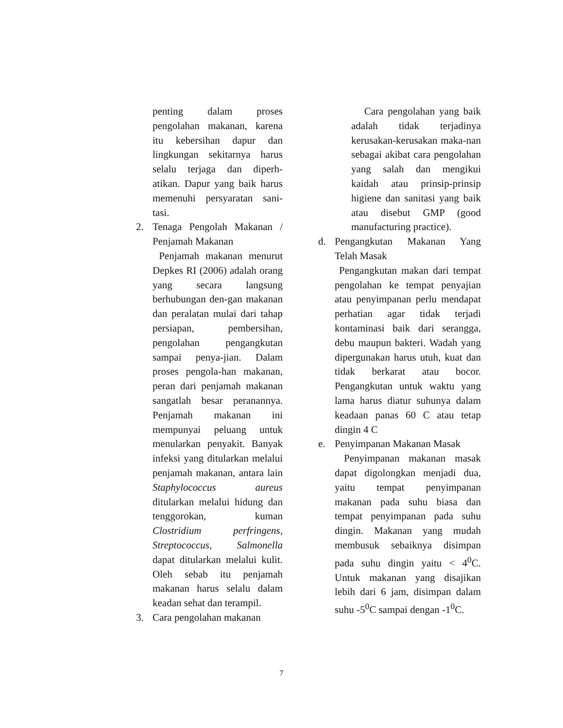penting dalam proses pengolahan makanan, karena itu kebersihan dapur dan lingkungan sekitarnya harus selalu terjaga dan diperh-atikan. Dapur yang baik harus memenuhi persyaratan sani-tasi.
2. Tenaga Pengolah Makanan / Penjamah Makanan
Penjamah makanan menurut Depkes RI (2006) adalah orang yang secara langsung berhubungan den-gan makanan dan peralatan mulai dari tahap persiapan, pembersihan, pengolahan pengangkutan sampai penya-jian. Dalam proses pengola-han makanan, peran dari penjamah makanan sangatlah besar peranannya. Penjamah makanan ini mempunyai peluang untuk menularkan penyakit. Banyak infeksi yang ditularkan melalui penjamah makanan, antara lain Staphylococcus aureus ditularkan melalui hidung dan tenggorokan, kuman Clostridium perfringens, Streptococcus, Salmonella dapat ditularkan melalui kulit. Oleh sebab itu penjamah makanan harus selalu dalam keadan sehat dan terampil.
3. Cara pengolahan makanan
Cara pengolahan yang baik adalah tidak terjadinya kerusakan-kerusakan maka-nan sebagai akibat cara pengolahan yang salah dan mengikui kaidah atau prinsip-prinsip higiene dan sanitasi yang baik atau disebut GMP (good manufacturing practice).
d. Pengangkutan Makanan Yang Telah Masak
Pengangkutan makan dari tempat pengolahan ke tempat penyajian atau penyimpanan perlu mendapat perhatian agar tidak terjadi kontaminasi baik dari serangga, debu maupun bakteri. Wadah yang dipergunakan harus utuh, kuat dan tidak berkarat atau bocor. Pengangkutan untuk waktu yang lama harus diatur suhunya dalam keadaan panas 60 C atau tetap dingin 4 C
e. Penyimpanan Makanan Masak
Penyimpanan makanan masak dapat digolongkan menjadi dua, yaitu tempat penyimpanan makanan pada suhu biasa dan tempat penyimpanan pada suhu dingin. Makanan yang mudah membusuk sebaiknya disimpan pada suhu dingin yaitu < 4<sup>0</sup>C. Untuk makanan yang disajikan lebih dari 6 jam, disimpan dalam suhu -5<sup>0</sup>C sampai dengan -1<sup>0</sup>C.
7